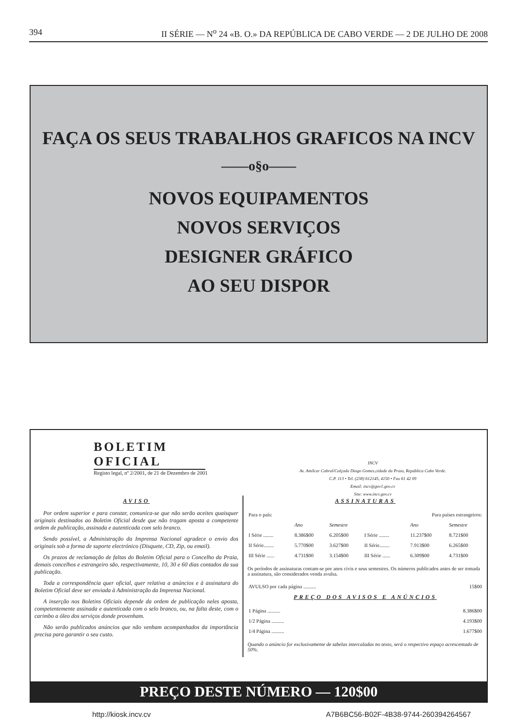394 II SÉRIE — N<sup>o</sup> 24 «B. O.» DA REPÚBLICA DE CABO VERDE — 2 DE JULHO DE 2008
FAÇA OS SEUS TRABALHOS GRAFICOS NA INCV
——o§o——
NOVOS EQUIPAMENTOS
NOVOS SERVIÇOS
DESIGNER GRÁFICO
AO SEU DISPOR
BOLETIM OFICIAL
Registo legal, nº 2/2001, de 21 de Dezembro de 2001
INCV
Av. Amílcar Cabral/Calçada Diogo Gomes,cidade da Praia, República Cabo Verde.
C.P. 113 • Tel. (238) 612145, 4150 • Fax 61 42 09
Email: incv@gov1.gov.cv
Site: www.incv.gov.cv
AVISO
Por ordem superior e para constar, comunica-se que não serão aceites quaisquer originais destinados ao Boletim Oficial desde que não tragam aposta a competente ordem de publicação, assinada e autenticada com selo branco.
Sendo possível, a Administração da Imprensa Nacional agradece o envio dos originais sob a forma de suporte electrónico (Disquete, CD, Zip, ou email).
Os prazos de reclamação de faltas do Boletim Oficial para o Concelho da Praia, demais concelhos e estrangeiro são, respectivamente, 10, 30 e 60 dias contados da sua publicação.
Toda a correspondência quer oficial, quer relativa a anúncios e à assinatura do Boletim Oficial deve ser enviada à Administração da Imprensa Nacional.
A inserção nos Boletins Oficiais depende da ordem de publicação neles aposta, competentemente assinada e autenticada com o selo branco, ou, na falta deste, com o carimbo a óleo dos serviços donde provenham.
Não serão publicados anúncios que não venham acompanhados da importância precisa para garantir o seu custo.
ASSINATURAS
| Para o país: | | | Para países estrangeiros: | | |
| | Ano | Semestre | | Ano | Semestre |
| I Série ........ | 8.386$00 | 6.205$00 | I Série ........ | 11.237$00 | 8.721$00 |
| II Série........ | 5.770$00 | 3.627$00 | II Série........ | 7.913$00 | 6.265$00 |
| III Série ...... | 4.731$00 | 3.154$00 | III Série ...... | 6.309$00 | 4.731$00 |
Os períodos de assinaturas contam-se por anos civis e seus semestres. Os números publicados antes de ser tomada a assinatura, são considerados venda avulsa.
| AVULSO por cada página .......... | 15$00 |
PREÇO DOS AVISOS E ANÚNCIOS
| 1 Página .......... | 8.386$00 |
| 1/2 Página .......... | 4.193$00 |
| 1/4 Página .......... | 1.677$00 |
Quando o anúncio for exclusivamente de tabelas intercaladas no texto, será o respectivo espaço acrescentado de 50%.
PREÇO DESTE NÚMERO — 120$00
http://kiosk.incv.cv A7B6BC56-B02F-4B38-9744-260394264567